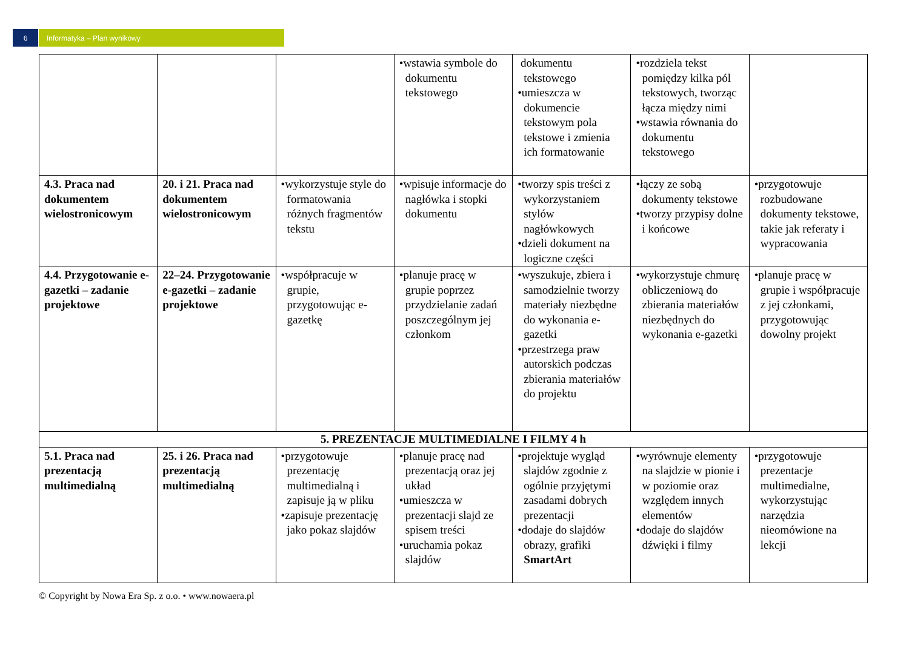6 Informatyka – Plan wynikowy
| | | | •wstawia symbole do dokumentu tekstowego | dokumentu tekstowego •umieszcza w dokumencie tekstowym pola tekstowe i zmienia ich formatowanie | •rozdziela tekst pomiędzy kilka pól tekstowych, tworząc łącza między nimi •wstawia równania do dokumentu tekstowego | |
| 4.3. Praca nad dokumentem wielostronicowym | 20. i 21. Praca nad dokumentem wielostronicowym | •wykorzystuje style do formatowania różnych fragmentów tekstu | •wpisuje informacje do nagłówka i stopki dokumentu | •tworzy spis treści z wykorzystaniem stylów nagłówkowych •dzieli dokument na logiczne części | •łączy ze sobą dokumenty tekstowe •tworzy przypisy dolne i końcowe | •przygotowuje rozbudowane dokumenty tekstowe, takie jak referaty i wypracowania |
| 4.4. Przygotowanie e-gazetki – zadanie projektowe | 22–24. Przygotowanie e-gazetki – zadanie projektowe | •współpracuje w grupie, przygotowując e-gazetkę | •planuje pracę w grupie poprzez przydzielanie zadań poszczególnym jej członkom | •wyszukuje, zbiera i samodzielnie tworzy materiały niezbędne do wykonania e-gazetki •przestrzega praw autorskich podczas zbierania materiałów do projektu | •wykorzystuje chmurę obliczeniową do zbierania materiałów niezbędnych do wykonania e-gazetki | •planuje pracę w grupie i współpracuje z jej członkami, przygotowując dowolny projekt |
| 5. PREZENTACJE MULTIMEDIALNE I FILMY 4 h | | | | | | |
| 5.1. Praca nad prezentacją multimedialną | 25. i 26. Praca nad prezentacją multimedialną | •przygotowuje prezentację multimedialną i zapisuje ją w pliku •zapisuje prezentację jako pokaz slajdów | •planuje pracę nad prezentacją oraz jej układ •umieszcza w prezentacji slajd ze spisem treści •uruchamia pokaz slajdów | •projektuje wygląd slajdów zgodnie z ogólnie przyjętymi zasadami dobrych prezentacji •dodaje do slajdów obrazy, grafiki SmartArt | •wyrównuje elementy na slajdzie w pionie i w poziomie oraz względem innych elementów •dodaje do slajdów dźwięki i filmy | •przygotowuje prezentacje multimedialne, wykorzystując narzędzia nieomówione na lekcji |
© Copyright by Nowa Era Sp. z o.o. • www.nowaera.pl